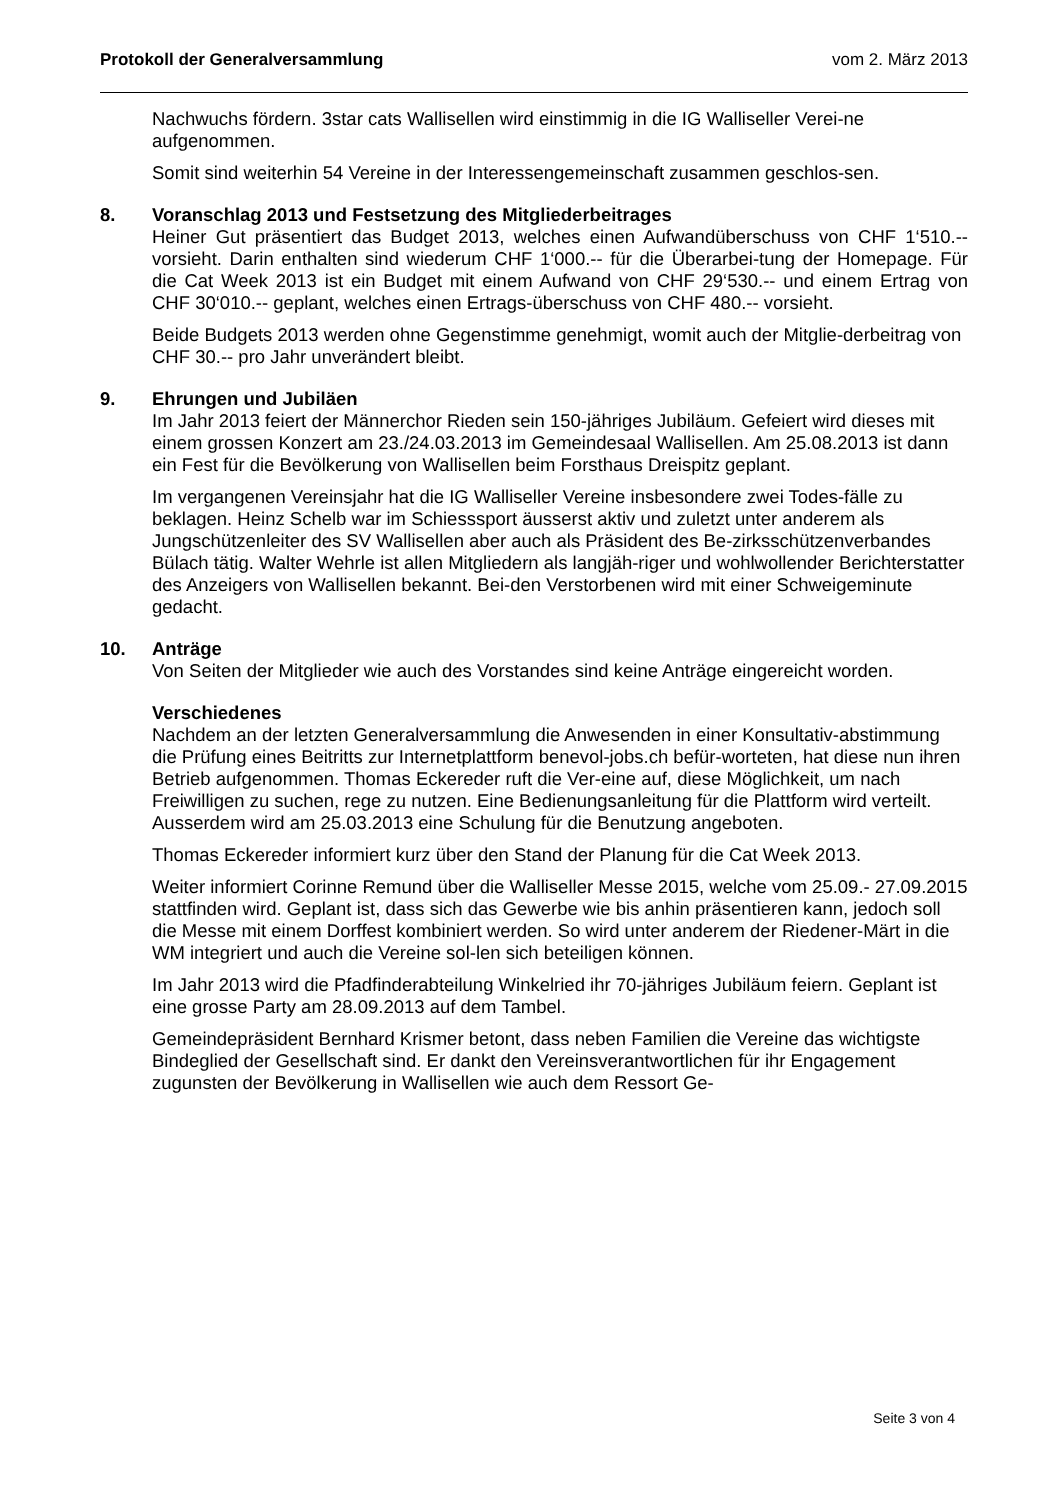Protokoll der Generalversammlung vom 2. März 2013
Nachwuchs fördern. 3star cats Wallisellen wird einstimmig in die IG Walliseller Verei-ne aufgenommen.
Somit sind weiterhin 54 Vereine in der Interessengemeinschaft zusammen geschlos-sen.
8. Voranschlag 2013 und Festsetzung des Mitgliederbeitrages
Heiner Gut präsentiert das Budget 2013, welches einen Aufwandüberschuss von CHF 1‘510.-- vorsieht. Darin enthalten sind wiederum CHF 1‘000.-- für die Überarbei-tung der Homepage. Für die Cat Week 2013 ist ein Budget mit einem Aufwand von CHF 29‘530.-- und einem Ertrag von CHF 30‘010.-- geplant, welches einen Ertrags-überschuss von CHF 480.-- vorsieht.
Beide Budgets 2013 werden ohne Gegenstimme genehmigt, womit auch der Mitglie-derbeitrag von CHF 30.-- pro Jahr unverändert bleibt.
9. Ehrungen und Jubiläen
Im Jahr 2013 feiert der Männerchor Rieden sein 150-jähriges Jubiläum. Gefeiert wird dieses mit einem grossen Konzert am 23./24.03.2013 im Gemeindesaal Wallisellen. Am 25.08.2013 ist dann ein Fest für die Bevölkerung von Wallisellen beim Forsthaus Dreispitz geplant.
Im vergangenen Vereinsjahr hat die IG Walliseller Vereine insbesondere zwei Todes-fälle zu beklagen. Heinz Schelb war im Schiesssport äusserst aktiv und zuletzt unter anderem als Jungschützenleiter des SV Wallisellen aber auch als Präsident des Be-zirksschützenverbandes Bülach tätig. Walter Wehrle ist allen Mitgliedern als langjäh-riger und wohlwollender Berichterstatter des Anzeigers von Wallisellen bekannt. Bei-den Verstorbenen wird mit einer Schweigeminute gedacht.
10. Anträge
Von Seiten der Mitglieder wie auch des Vorstandes sind keine Anträge eingereicht worden.
Verschiedenes
Nachdem an der letzten Generalversammlung die Anwesenden in einer Konsultativ-abstimmung die Prüfung eines Beitritts zur Internetplattform benevol-jobs.ch befür-worteten, hat diese nun ihren Betrieb aufgenommen. Thomas Eckereder ruft die Ver-eine auf, diese Möglichkeit, um nach Freiwilligen zu suchen, rege zu nutzen. Eine Bedienungsanleitung für die Plattform wird verteilt. Ausserdem wird am 25.03.2013 eine Schulung für die Benutzung angeboten.
Thomas Eckereder informiert kurz über den Stand der Planung für die Cat Week 2013.
Weiter informiert Corinne Remund über die Walliseller Messe 2015, welche vom 25.09.- 27.09.2015 stattfinden wird. Geplant ist, dass sich das Gewerbe wie bis anhin präsentieren kann, jedoch soll die Messe mit einem Dorffest kombiniert werden. So wird unter anderem der Riedener-Märt in die WM integriert und auch die Vereine sol-len sich beteiligen können.
Im Jahr 2013 wird die Pfadfinderabteilung Winkelried ihr 70-jähriges Jubiläum feiern. Geplant ist eine grosse Party am 28.09.2013 auf dem Tambel.
Gemeindepräsident Bernhard Krismer betont, dass neben Familien die Vereine das wichtigste Bindeglied der Gesellschaft sind. Er dankt den Vereinsverantwortlichen für ihr Engagement zugunsten der Bevölkerung in Wallisellen wie auch dem Ressort Ge-
Seite 3 von 4